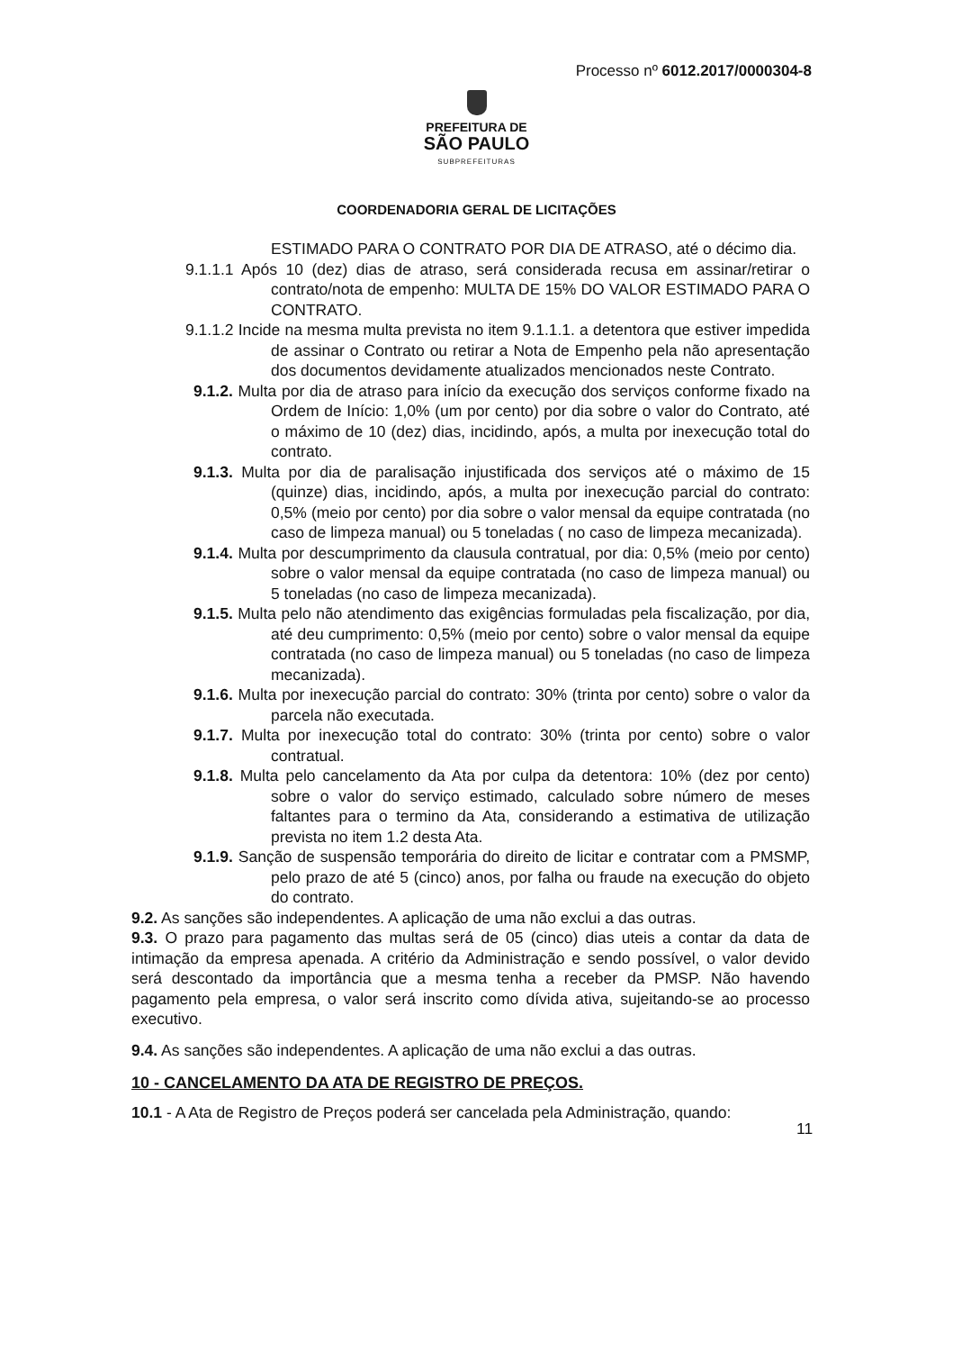Processo nº 6012.2017/0000304-8
PREFEITURA DE
SÃO PAULO
SUBPREFEITURAS
COORDENADORIA GERAL DE LICITAÇÕES
ESTIMADO PARA O CONTRATO POR DIA DE ATRASO, até o décimo dia.
9.1.1.1 Após 10 (dez) dias de atraso, será considerada recusa em assinar/retirar o contrato/nota de empenho: MULTA DE 15% DO VALOR ESTIMADO PARA O CONTRATO.
9.1.1.2 Incide na mesma multa prevista no item 9.1.1.1. a detentora que estiver impedida de assinar o Contrato ou retirar a Nota de Empenho pela não apresentação dos documentos devidamente atualizados mencionados neste Contrato.
9.1.2. Multa por dia de atraso para início da execução dos serviços conforme fixado na Ordem de Início: 1,0% (um por cento) por dia sobre o valor do Contrato, até o máximo de 10 (dez) dias, incidindo, após, a multa por inexecução total do contrato.
9.1.3. Multa por dia de paralisação injustificada dos serviços até o máximo de 15 (quinze) dias, incidindo, após, a multa por inexecução parcial do contrato: 0,5% (meio por cento) por dia sobre o valor mensal da equipe contratada (no caso de limpeza manual) ou 5 toneladas ( no caso de limpeza mecanizada).
9.1.4. Multa por descumprimento da clausula contratual, por dia: 0,5% (meio por cento) sobre o valor mensal da equipe contratada (no caso de limpeza manual) ou 5 toneladas (no caso de limpeza mecanizada).
9.1.5. Multa pelo não atendimento das exigências formuladas pela fiscalização, por dia, até deu cumprimento: 0,5% (meio por cento) sobre o valor mensal da equipe contratada (no caso de limpeza manual) ou 5 toneladas (no caso de limpeza mecanizada).
9.1.6. Multa por inexecução parcial do contrato: 30% (trinta por cento) sobre o valor da parcela não executada.
9.1.7. Multa por inexecução total do contrato: 30% (trinta por cento) sobre o valor contratual.
9.1.8. Multa pelo cancelamento da Ata por culpa da detentora: 10% (dez por cento) sobre o valor do serviço estimado, calculado sobre número de meses faltantes para o termino da Ata, considerando a estimativa de utilização prevista no item 1.2 desta Ata.
9.1.9. Sanção de suspensão temporária do direito de licitar e contratar com a PMSMP, pelo prazo de até 5 (cinco) anos, por falha ou fraude na execução do objeto do contrato.
9.2. As sanções são independentes. A aplicação de uma não exclui a das outras.
9.3. O prazo para pagamento das multas será de 05 (cinco) dias uteis a contar da data de intimação da empresa apenada. A critério da Administração e sendo possível, o valor devido será descontado da importância que a mesma tenha a receber da PMSP. Não havendo pagamento pela empresa, o valor será inscrito como dívida ativa, sujeitando-se ao processo executivo.
9.4. As sanções são independentes. A aplicação de uma não exclui a das outras.
10 - CANCELAMENTO DA ATA DE REGISTRO DE PREÇOS.
10.1 - A Ata de Registro de Preços poderá ser cancelada pela Administração, quando:
11